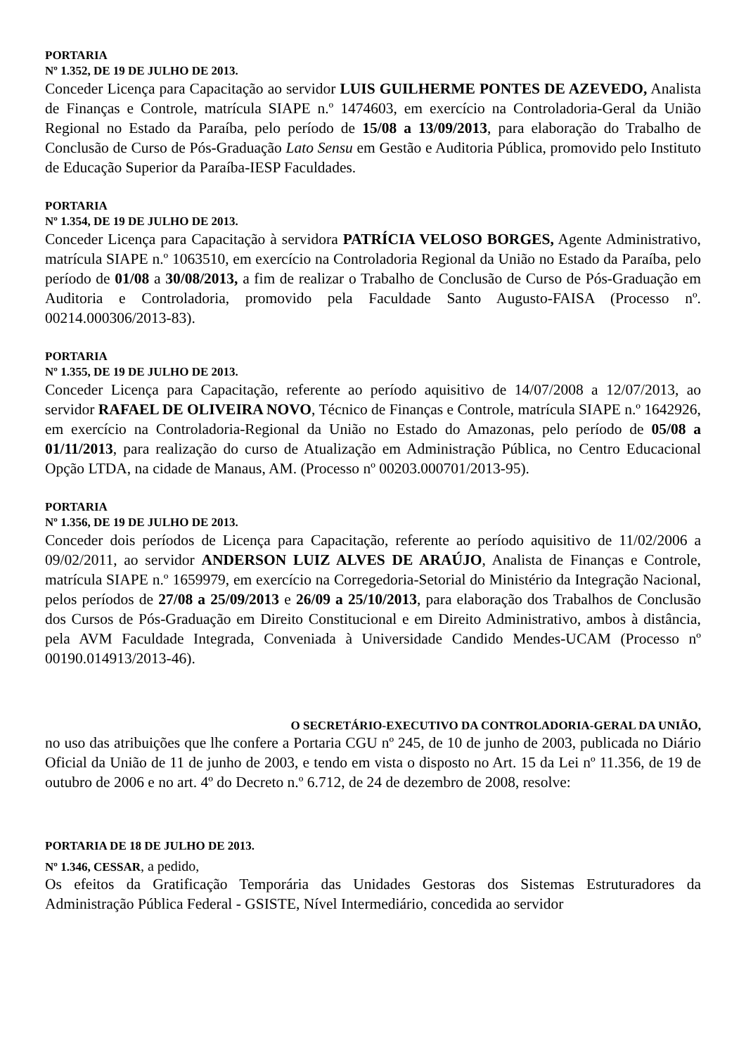PORTARIA
Nº 1.352, DE 19 DE JULHO DE 2013.
Conceder Licença para Capacitação ao servidor LUIS GUILHERME PONTES DE AZEVEDO, Analista de Finanças e Controle, matrícula SIAPE n.º 1474603, em exercício na Controladoria-Geral da União Regional no Estado da Paraíba, pelo período de 15/08 a 13/09/2013, para elaboração do Trabalho de Conclusão de Curso de Pós-Graduação Lato Sensu em Gestão e Auditoria Pública, promovido pelo Instituto de Educação Superior da Paraíba-IESP Faculdades.
PORTARIA
Nº 1.354, DE 19 DE JULHO DE 2013.
Conceder Licença para Capacitação à servidora PATRÍCIA VELOSO BORGES, Agente Administrativo, matrícula SIAPE n.º 1063510, em exercício na Controladoria Regional da União no Estado da Paraíba, pelo período de 01/08 a 30/08/2013, a fim de realizar o Trabalho de Conclusão de Curso de Pós-Graduação em Auditoria e Controladoria, promovido pela Faculdade Santo Augusto-FAISA (Processo nº. 00214.000306/2013-83).
PORTARIA
Nº 1.355, DE 19 DE JULHO DE 2013.
Conceder Licença para Capacitação, referente ao período aquisitivo de 14/07/2008 a 12/07/2013, ao servidor RAFAEL DE OLIVEIRA NOVO, Técnico de Finanças e Controle, matrícula SIAPE n.º 1642926, em exercício na Controladoria-Regional da União no Estado do Amazonas, pelo período de 05/08 a 01/11/2013, para realização do curso de Atualização em Administração Pública, no Centro Educacional Opção LTDA, na cidade de Manaus, AM. (Processo nº 00203.000701/2013-95).
PORTARIA
Nº 1.356, DE 19 DE JULHO DE 2013.
Conceder dois períodos de Licença para Capacitação, referente ao período aquisitivo de 11/02/2006 a 09/02/2011, ao servidor ANDERSON LUIZ ALVES DE ARAÚJO, Analista de Finanças e Controle, matrícula SIAPE n.º 1659979, em exercício na Corregedoria-Setorial do Ministério da Integração Nacional, pelos períodos de 27/08 a 25/09/2013 e 26/09 a 25/10/2013, para elaboração dos Trabalhos de Conclusão dos Cursos de Pós-Graduação em Direito Constitucional e em Direito Administrativo, ambos à distância, pela AVM Faculdade Integrada, Conveniada à Universidade Candido Mendes-UCAM (Processo nº 00190.014913/2013-46).
O SECRETÁRIO-EXECUTIVO DA CONTROLADORIA-GERAL DA UNIÃO,
no uso das atribuições que lhe confere a Portaria CGU nº 245, de 10 de junho de 2003, publicada no Diário Oficial da União de 11 de junho de 2003, e tendo em vista o disposto no Art. 15 da Lei nº 11.356, de 19 de outubro de 2006 e no art. 4º do Decreto n.º 6.712, de 24 de dezembro de 2008, resolve:
PORTARIA DE 18 DE JULHO DE 2013.
Nº 1.346, CESSAR, a pedido,
Os efeitos da Gratificação Temporária das Unidades Gestoras dos Sistemas Estruturadores da Administração Pública Federal - GSISTE, Nível Intermediário, concedida ao servidor